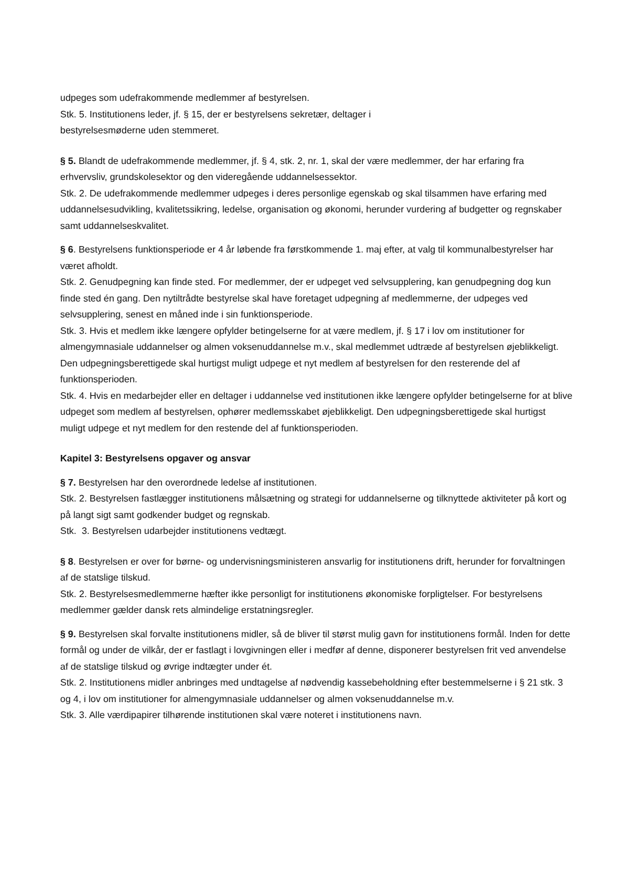udpeges som udefrakommende medlemmer af bestyrelsen.
Stk. 5. Institutionens leder, jf. § 15, der er bestyrelsens sekretær, deltager i
bestyrelsesmøderne uden stemmeret.
§ 5. Blandt de udefrakommende medlemmer, jf. § 4, stk. 2, nr. 1, skal der være medlemmer, der har erfaring fra erhvervsliv, grundskolesektor og den videregående uddannelsessektor.
Stk. 2. De udefrakommende medlemmer udpeges i deres personlige egenskab og skal tilsammen have erfaring med uddannelsesudvikling, kvalitetssikring, ledelse, organisation og økonomi, herunder vurdering af budgetter og regnskaber samt uddannelseskvalitet.
§ 6. Bestyrelsens funktionsperiode er 4 år løbende fra førstkommende 1. maj efter, at valg til kommunalbestyrelser har været afholdt.
Stk. 2. Genudpegning kan finde sted. For medlemmer, der er udpeget ved selvsupplering, kan genudpegning dog kun finde sted én gang. Den nytiltrådte bestyrelse skal have foretaget udpegning af medlemmerne, der udpeges ved selvsupplering, senest en måned inde i sin funktionsperiode.
Stk. 3. Hvis et medlem ikke længere opfylder betingelserne for at være medlem, jf. § 17 i lov om institutioner for almengymnasiale uddannelser og almen voksenuddannelse m.v., skal medlemmet udtræde af bestyrelsen øjeblikkeligt. Den udpegningsberettigede skal hurtigst muligt udpege et nyt medlem af bestyrelsen for den resterende del af funktionsperioden.
Stk. 4. Hvis en medarbejder eller en deltager i uddannelse ved institutionen ikke længere opfylder betingelserne for at blive udpeget som medlem af bestyrelsen, ophører medlemsskabet øjeblikkeligt. Den udpegningsberettigede skal hurtigst muligt udpege et nyt medlem for den restende del af funktionsperioden.
Kapitel 3: Bestyrelsens opgaver og ansvar
§ 7. Bestyrelsen har den overordnede ledelse af institutionen.
Stk. 2. Bestyrelsen fastlægger institutionens målsætning og strategi for uddannelserne og tilknyttede aktiviteter på kort og på langt sigt samt godkender budget og regnskab.
Stk. 3. Bestyrelsen udarbejder institutionens vedtægt.
§ 8. Bestyrelsen er over for børne- og undervisningsministeren ansvarlig for institutionens drift, herunder for forvaltningen af de statslige tilskud.
Stk. 2. Bestyrelsesmedlemmerne hæfter ikke personligt for institutionens økonomiske forpligtelser. For bestyrelsens medlemmer gælder dansk rets almindelige erstatningsregler.
§ 9. Bestyrelsen skal forvalte institutionens midler, så de bliver til størst mulig gavn for institutionens formål. Inden for dette formål og under de vilkår, der er fastlagt i lovgivningen eller i medfør af denne, disponerer bestyrelsen frit ved anvendelse af de statslige tilskud og øvrige indtægter under ét.
Stk. 2. Institutionens midler anbringes med undtagelse af nødvendig kassebeholdning efter bestemmelserne i § 21 stk. 3 og 4, i lov om institutioner for almengymnasiale uddannelser og almen voksenuddannelse m.v.
Stk. 3. Alle værdipapirer tilhørende institutionen skal være noteret i institutionens navn.